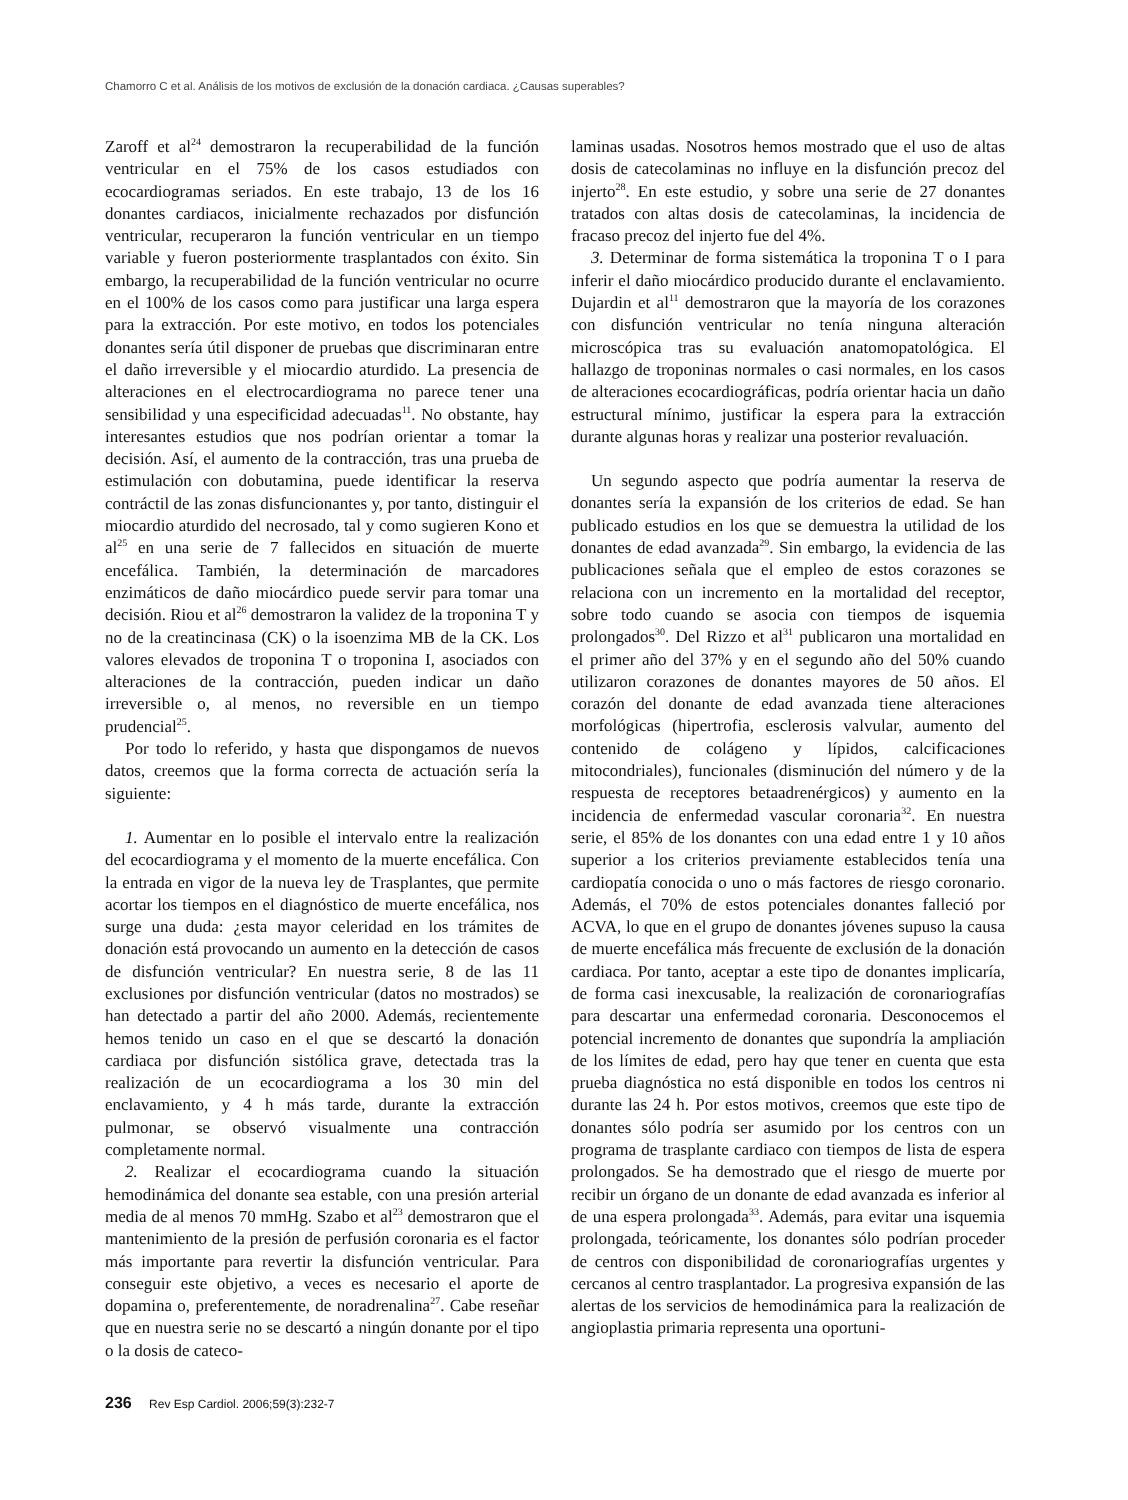Chamorro C et al. Análisis de los motivos de exclusión de la donación cardiaca. ¿Causas superables?
Zaroff et al<sup>24</sup> demostraron la recuperabilidad de la función ventricular en el 75% de los casos estudiados con ecocardiogramas seriados. En este trabajo, 13 de los 16 donantes cardiacos, inicialmente rechazados por disfunción ventricular, recuperaron la función ventricular en un tiempo variable y fueron posteriormente trasplantados con éxito. Sin embargo, la recuperabilidad de la función ventricular no ocurre en el 100% de los casos como para justificar una larga espera para la extracción. Por este motivo, en todos los potenciales donantes sería útil disponer de pruebas que discriminaran entre el daño irreversible y el miocardio aturdido. La presencia de alteraciones en el electrocardiograma no parece tener una sensibilidad y una especificidad adecuadas<sup>11</sup>. No obstante, hay interesantes estudios que nos podrían orientar a tomar la decisión. Así, el aumento de la contracción, tras una prueba de estimulación con dobutamina, puede identificar la reserva contráctil de las zonas disfuncionantes y, por tanto, distinguir el miocardio aturdido del necrosado, tal y como sugieren Kono et al<sup>25</sup> en una serie de 7 fallecidos en situación de muerte encefálica. También, la determinación de marcadores enzimáticos de daño miocárdico puede servir para tomar una decisión. Riou et al<sup>26</sup> demostraron la validez de la troponina T y no de la creatincinasa (CK) o la isoenzima MB de la CK. Los valores elevados de troponina T o troponina I, asociados con alteraciones de la contracción, pueden indicar un daño irreversible o, al menos, no reversible en un tiempo prudencial<sup>25</sup>.
Por todo lo referido, y hasta que dispongamos de nuevos datos, creemos que la forma correcta de actuación sería la siguiente:
1. Aumentar en lo posible el intervalo entre la realización del ecocardiograma y el momento de la muerte encefálica. Con la entrada en vigor de la nueva ley de Trasplantes, que permite acortar los tiempos en el diagnóstico de muerte encefálica, nos surge una duda: ¿esta mayor celeridad en los trámites de donación está provocando un aumento en la detección de casos de disfunción ventricular? En nuestra serie, 8 de las 11 exclusiones por disfunción ventricular (datos no mostrados) se han detectado a partir del año 2000. Además, recientemente hemos tenido un caso en el que se descartó la donación cardiaca por disfunción sistólica grave, detectada tras la realización de un ecocardiograma a los 30 min del enclavamiento, y 4 h más tarde, durante la extracción pulmonar, se observó visualmente una contracción completamente normal.
2. Realizar el ecocardiograma cuando la situación hemodinámica del donante sea estable, con una presión arterial media de al menos 70 mmHg. Szabo et al<sup>23</sup> demostraron que el mantenimiento de la presión de perfusión coronaria es el factor más importante para revertir la disfunción ventricular. Para conseguir este objetivo, a veces es necesario el aporte de dopamina o, preferentemente, de noradrenalina<sup>27</sup>. Cabe reseñar que en nuestra serie no se descartó a ningún donante por el tipo o la dosis de cateco-
laminas usadas. Nosotros hemos mostrado que el uso de altas dosis de catecolaminas no influye en la disfunción precoz del injerto<sup>28</sup>. En este estudio, y sobre una serie de 27 donantes tratados con altas dosis de catecolaminas, la incidencia de fracaso precoz del injerto fue del 4%.
3. Determinar de forma sistemática la troponina T o I para inferir el daño miocárdico producido durante el enclavamiento. Dujardin et al<sup>11</sup> demostraron que la mayoría de los corazones con disfunción ventricular no tenía ninguna alteración microscópica tras su evaluación anatomopatológica. El hallazgo de troponinas normales o casi normales, en los casos de alteraciones ecocardiográficas, podría orientar hacia un daño estructural mínimo, justificar la espera para la extracción durante algunas horas y realizar una posterior revaluación.
Un segundo aspecto que podría aumentar la reserva de donantes sería la expansión de los criterios de edad. Se han publicado estudios en los que se demuestra la utilidad de los donantes de edad avanzada<sup>29</sup>. Sin embargo, la evidencia de las publicaciones señala que el empleo de estos corazones se relaciona con un incremento en la mortalidad del receptor, sobre todo cuando se asocia con tiempos de isquemia prolongados<sup>30</sup>. Del Rizzo et al<sup>31</sup> publicaron una mortalidad en el primer año del 37% y en el segundo año del 50% cuando utilizaron corazones de donantes mayores de 50 años. El corazón del donante de edad avanzada tiene alteraciones morfológicas (hipertrofia, esclerosis valvular, aumento del contenido de colágeno y lípidos, calcificaciones mitocondriales), funcionales (disminución del número y de la respuesta de receptores betaadrenérgicos) y aumento en la incidencia de enfermedad vascular coronaria<sup>32</sup>. En nuestra serie, el 85% de los donantes con una edad entre 1 y 10 años superior a los criterios previamente establecidos tenía una cardiopatía conocida o uno o más factores de riesgo coronario. Además, el 70% de estos potenciales donantes falleció por ACVA, lo que en el grupo de donantes jóvenes supuso la causa de muerte encefálica más frecuente de exclusión de la donación cardiaca. Por tanto, aceptar a este tipo de donantes implicaría, de forma casi inexcusable, la realización de coronariografías para descartar una enfermedad coronaria. Desconocemos el potencial incremento de donantes que supondría la ampliación de los límites de edad, pero hay que tener en cuenta que esta prueba diagnóstica no está disponible en todos los centros ni durante las 24 h. Por estos motivos, creemos que este tipo de donantes sólo podría ser asumido por los centros con un programa de trasplante cardiaco con tiempos de lista de espera prolongados. Se ha demostrado que el riesgo de muerte por recibir un órgano de un donante de edad avanzada es inferior al de una espera prolongada<sup>33</sup>. Además, para evitar una isquemia prolongada, teóricamente, los donantes sólo podrían proceder de centros con disponibilidad de coronariografías urgentes y cercanos al centro trasplantador. La progresiva expansión de las alertas de los servicios de hemodinámica para la realización de angioplastia primaria representa una oportuni-
236 Rev Esp Cardiol. 2006;59(3):232-7